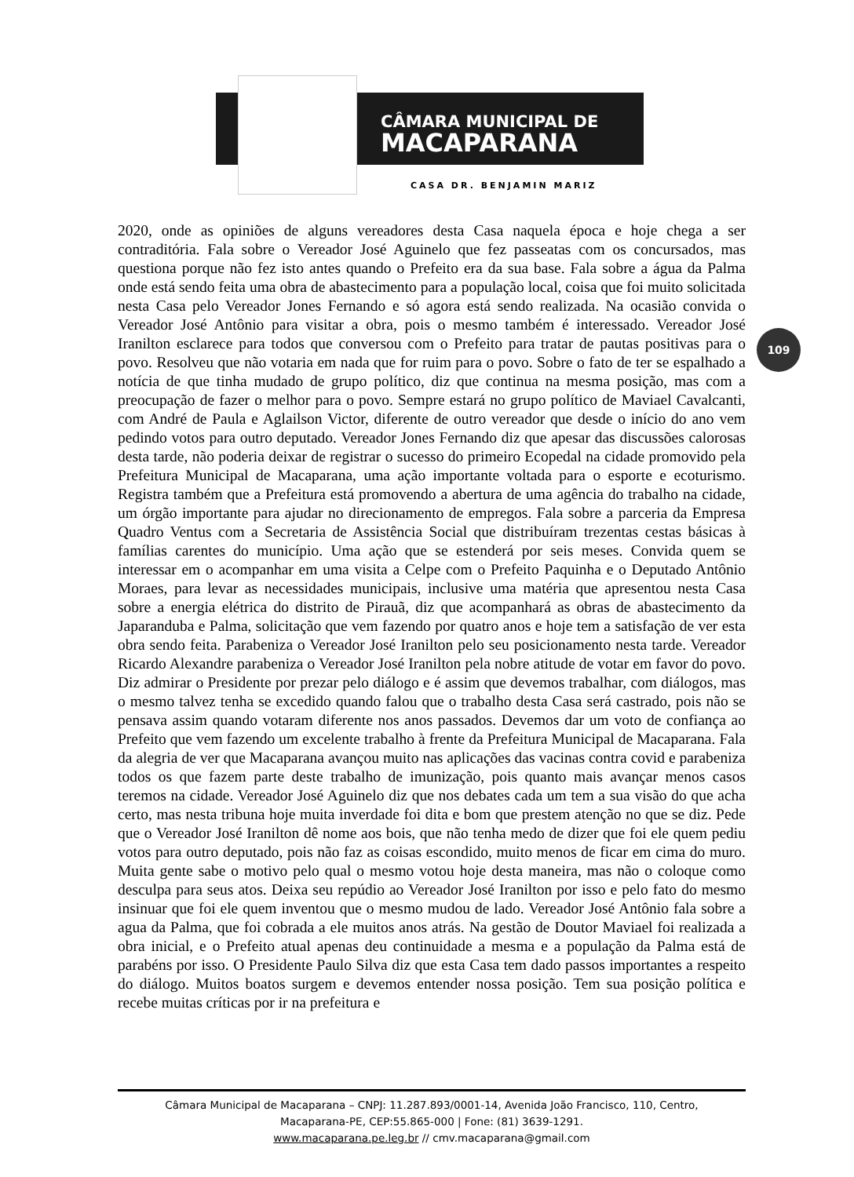CÂMARA MUNICIPAL DE
MACAPARANA
CASA DR. BENJAMIN MARIZ
109
2020, onde as opiniões de alguns vereadores desta Casa naquela época e hoje chega a ser contraditória. Fala sobre o Vereador José Aguinelo que fez passeatas com os concursados, mas questiona porque não fez isto antes quando o Prefeito era da sua base. Fala sobre a água da Palma onde está sendo feita uma obra de abastecimento para a população local, coisa que foi muito solicitada nesta Casa pelo Vereador Jones Fernando e só agora está sendo realizada. Na ocasião convida o Vereador José Antônio para visitar a obra, pois o mesmo também é interessado. Vereador José Iranilton esclarece para todos que conversou com o Prefeito para tratar de pautas positivas para o povo. Resolveu que não votaria em nada que for ruim para o povo. Sobre o fato de ter se espalhado a notícia de que tinha mudado de grupo político, diz que continua na mesma posição, mas com a preocupação de fazer o melhor para o povo. Sempre estará no grupo político de Maviael Cavalcanti, com André de Paula e Aglailson Victor, diferente de outro vereador que desde o início do ano vem pedindo votos para outro deputado. Vereador Jones Fernando diz que apesar das discussões calorosas desta tarde, não poderia deixar de registrar o sucesso do primeiro Ecopedal na cidade promovido pela Prefeitura Municipal de Macaparana, uma ação importante voltada para o esporte e ecoturismo. Registra também que a Prefeitura está promovendo a abertura de uma agência do trabalho na cidade, um órgão importante para ajudar no direcionamento de empregos. Fala sobre a parceria da Empresa Quadro Ventus com a Secretaria de Assistência Social que distribuíram trezentas cestas básicas à famílias carentes do município. Uma ação que se estenderá por seis meses. Convida quem se interessar em o acompanhar em uma visita a Celpe com o Prefeito Paquinha e o Deputado Antônio Moraes, para levar as necessidades municipais, inclusive uma matéria que apresentou nesta Casa sobre a energia elétrica do distrito de Pirauã, diz que acompanhará as obras de abastecimento da Japaranduba e Palma, solicitação que vem fazendo por quatro anos e hoje tem a satisfação de ver esta obra sendo feita. Parabeniza o Vereador José Iranilton pelo seu posicionamento nesta tarde. Vereador Ricardo Alexandre parabeniza o Vereador José Iranilton pela nobre atitude de votar em favor do povo. Diz admirar o Presidente por prezar pelo diálogo e é assim que devemos trabalhar, com diálogos, mas o mesmo talvez tenha se excedido quando falou que o trabalho desta Casa será castrado, pois não se pensava assim quando votaram diferente nos anos passados. Devemos dar um voto de confiança ao Prefeito que vem fazendo um excelente trabalho à frente da Prefeitura Municipal de Macaparana. Fala da alegria de ver que Macaparana avançou muito nas aplicações das vacinas contra covid e parabeniza todos os que fazem parte deste trabalho de imunização, pois quanto mais avançar menos casos teremos na cidade. Vereador José Aguinelo diz que nos debates cada um tem a sua visão do que acha certo, mas nesta tribuna hoje muita inverdade foi dita e bom que prestem atenção no que se diz. Pede que o Vereador José Iranilton dê nome aos bois, que não tenha medo de dizer que foi ele quem pediu votos para outro deputado, pois não faz as coisas escondido, muito menos de ficar em cima do muro. Muita gente sabe o motivo pelo qual o mesmo votou hoje desta maneira, mas não o coloque como desculpa para seus atos. Deixa seu repúdio ao Vereador José Iranilton por isso e pelo fato do mesmo insinuar que foi ele quem inventou que o mesmo mudou de lado. Vereador José Antônio fala sobre a agua da Palma, que foi cobrada a ele muitos anos atrás. Na gestão de Doutor Maviael foi realizada a obra inicial, e o Prefeito atual apenas deu continuidade a mesma e a população da Palma está de parabéns por isso. O Presidente Paulo Silva diz que esta Casa tem dado passos importantes a respeito do diálogo. Muitos boatos surgem e devemos entender nossa posição. Tem sua posição política e recebe muitas críticas por ir na prefeitura e
Câmara Municipal de Macaparana – CNPJ: 11.287.893/0001-14, Avenida João Francisco, 110, Centro,
Macaparana-PE, CEP:55.865-000 | Fone: (81) 3639-1291.
www.macaparana.pe.leg.br // cmv.macaparana@gmail.com